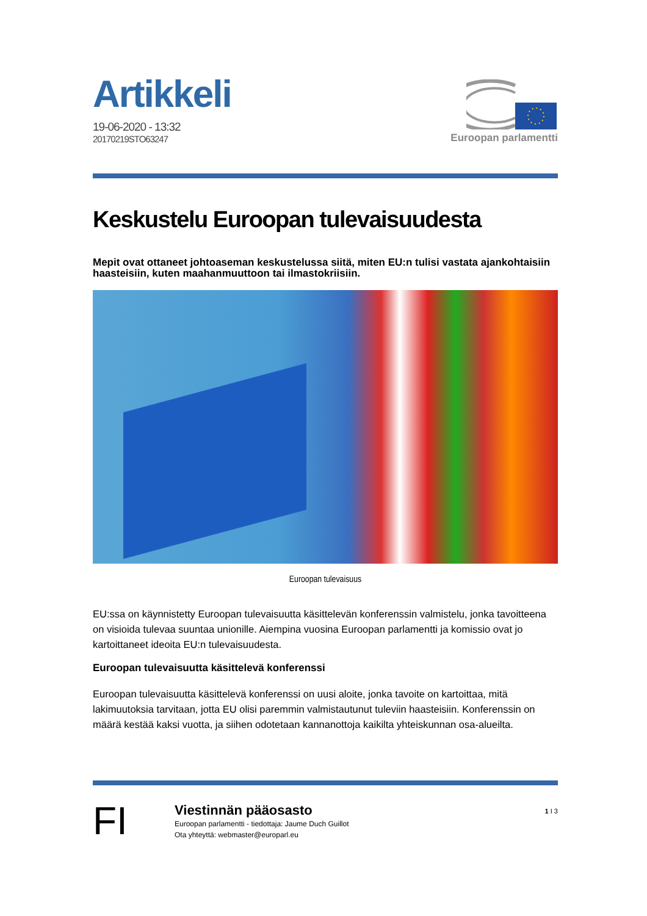Artikkeli
19-06-2020 - 13:32
20170219STO63247
Euroopan parlamentti
Keskustelu Euroopan tulevaisuudesta
Mepit ovat ottaneet johtoaseman keskustelussa siitä, miten EU:n tulisi vastata ajankohtaisiin haasteisiin, kuten maahanmuuttoon tai ilmastokriisiin.
Euroopan tulevaisuus
EU:ssa on käynnistetty Euroopan tulevaisuutta käsittelevän konferenssin valmistelu, jonka tavoitteena on visioida tulevaa suuntaa unionille. Aiempina vuosina Euroopan parlamentti ja komissio ovat jo kartoittaneet ideoita EU:n tulevaisuudesta.
Euroopan tulevaisuutta käsittelevä konferenssi
Euroopan tulevaisuutta käsittelevä konferenssi on uusi aloite, jonka tavoite on kartoittaa, mitä lakimuutoksia tarvitaan, jotta EU olisi paremmin valmistautunut tuleviin haasteisiin. Konferenssin on määrä kestää kaksi vuotta, ja siihen odotetaan kannanottoja kaikilta yhteiskunnan osa-alueilta.
FI
Viestinnän pääosasto
Euroopan parlamentti - tiedottaja: Jaume Duch Guillot
Ota yhteyttä: webmaster@europarl.eu
1 I 3